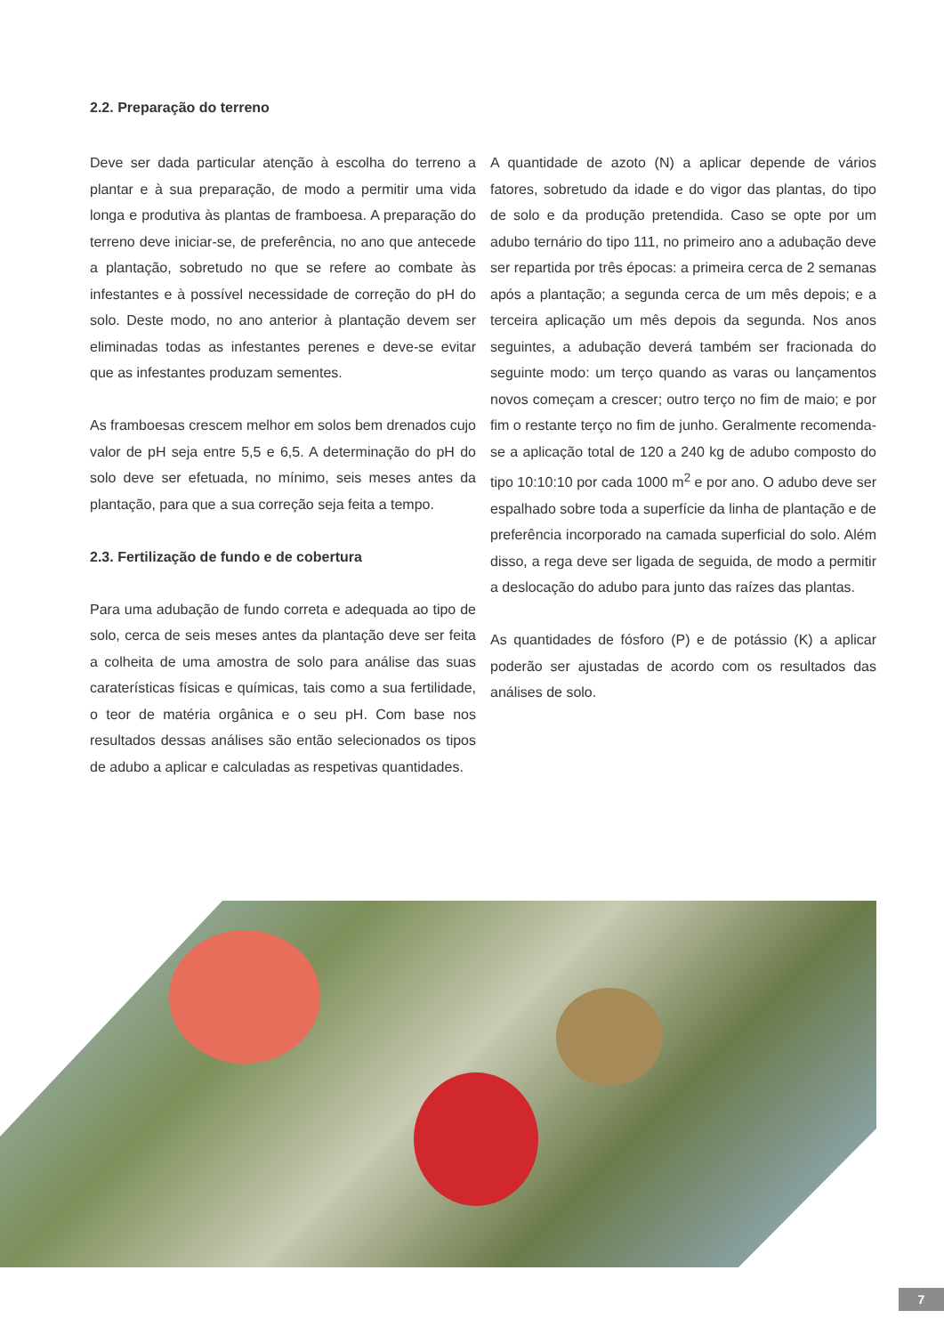2.2. Preparação do terreno
Deve ser dada particular atenção à escolha do terreno a plantar e à sua preparação, de modo a permitir uma vida longa e produtiva às plantas de framboesa. A preparação do terreno deve iniciar-se, de preferência, no ano que antecede a plantação, sobretudo no que se refere ao combate às infestantes e à possível necessidade de correção do pH do solo. Deste modo, no ano anterior à plantação devem ser eliminadas todas as infestantes perenes e deve-se evitar que as infestantes produzam sementes.
As framboesas crescem melhor em solos bem drenados cujo valor de pH seja entre 5,5 e 6,5. A determinação do pH do solo deve ser efetuada, no mínimo, seis meses antes da plantação, para que a sua correção seja feita a tempo.
2.3. Fertilização de fundo e de cobertura
Para uma adubação de fundo correta e adequada ao tipo de solo, cerca de seis meses antes da plantação deve ser feita a colheita de uma amostra de solo para análise das suas caraterísticas físicas e químicas, tais como a sua fertilidade, o teor de matéria orgânica e o seu pH. Com base nos resultados dessas análises são então selecionados os tipos de adubo a aplicar e calculadas as respetivas quantidades.
A quantidade de azoto (N) a aplicar depende de vários fatores, sobretudo da idade e do vigor das plantas, do tipo de solo e da produção pretendida. Caso se opte por um adubo ternário do tipo 111, no primeiro ano a adubação deve ser repartida por três épocas: a primeira cerca de 2 semanas após a plantação; a segunda cerca de um mês depois; e a terceira aplicação um mês depois da segunda. Nos anos seguintes, a adubação deverá também ser fracionada do seguinte modo: um terço quando as varas ou lançamentos novos começam a crescer; outro terço no fim de maio; e por fim o restante terço no fim de junho. Geralmente recomenda-se a aplicação total de 120 a 240 kg de adubo composto do tipo 10:10:10 por cada 1000 m<sup>2</sup> e por ano. O adubo deve ser espalhado sobre toda a superfície da linha de plantação e de preferência incorporado na camada superficial do solo. Além disso, a rega deve ser ligada de seguida, de modo a permitir a deslocação do adubo para junto das raízes das plantas.
As quantidades de fósforo (P) e de potássio (K) a aplicar poderão ser ajustadas de acordo com os resultados das análises de solo.
7